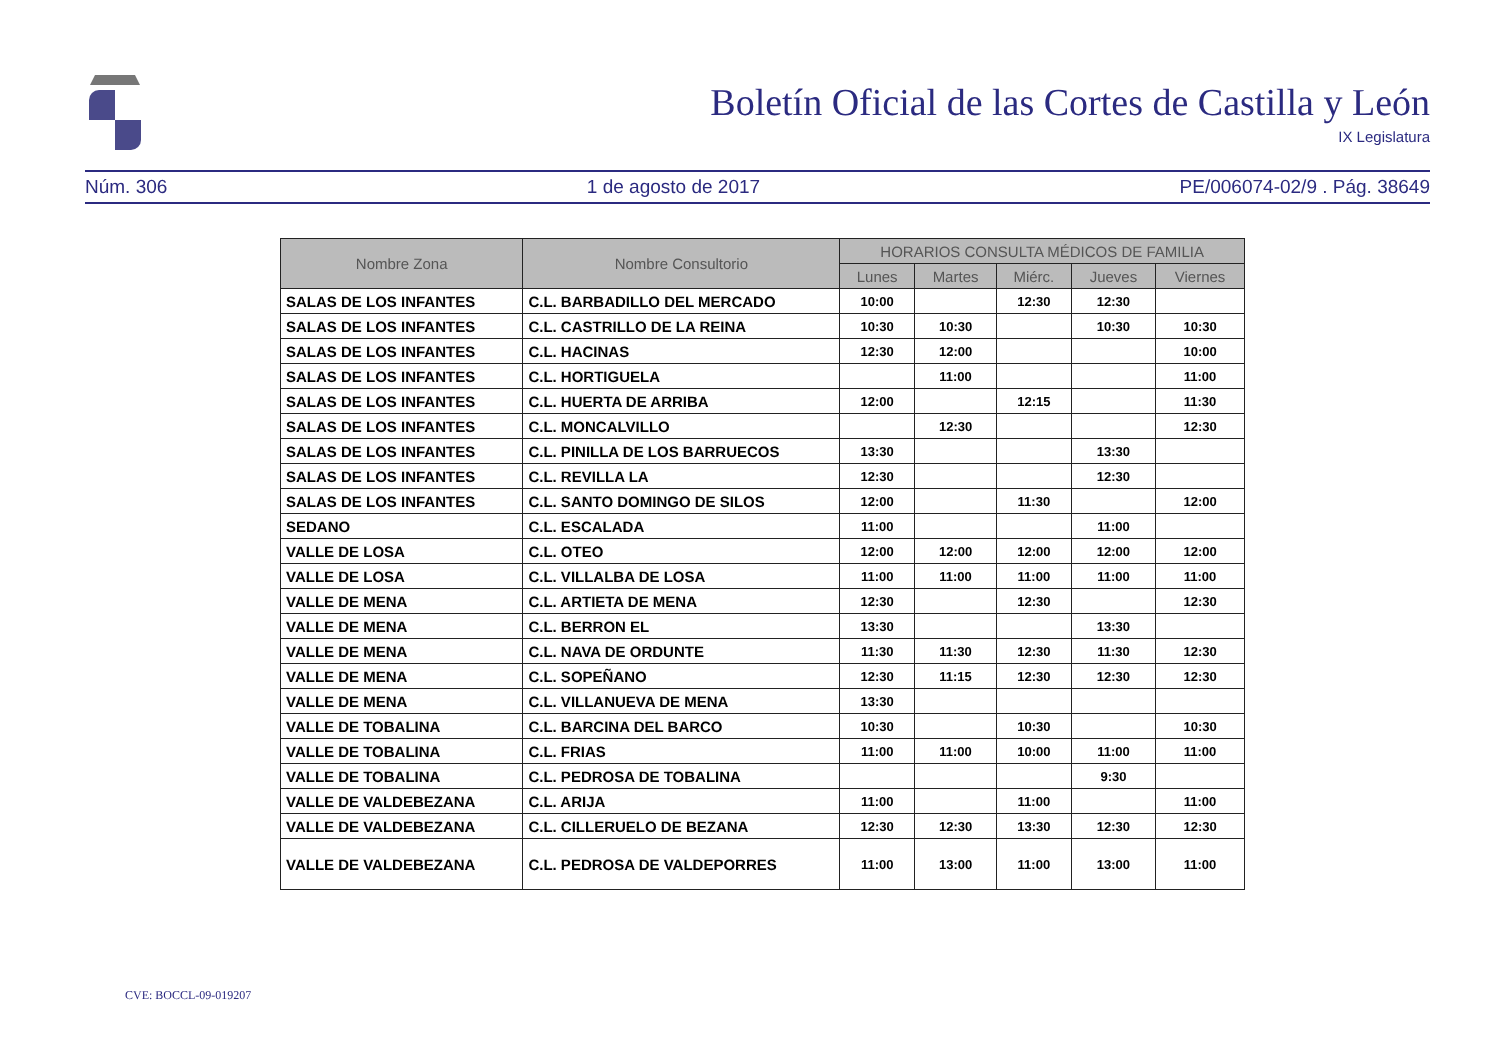Boletín Oficial de las Cortes de Castilla y León
IX Legislatura
Núm. 306 1 de agosto de 2017 PE/006074-02/9 . Pág. 38649
| Nombre Zona | Nombre Consultorio | HORARIOS CONSULTA MÉDICOS DE FAMILIA | | | | |
| --- | --- | --- | --- | --- | --- | --- |
| | | Lunes | Martes | Miérc. | Jueves | Viernes |
| SALAS DE LOS INFANTES | C.L. BARBADILLO DEL MERCADO | 10:00 | | 12:30 | 12:30 | |
| SALAS DE LOS INFANTES | C.L. CASTRILLO DE LA REINA | 10:30 | 10:30 | | 10:30 | 10:30 |
| SALAS DE LOS INFANTES | C.L. HACINAS | 12:30 | 12:00 | | | 10:00 |
| SALAS DE LOS INFANTES | C.L. HORTIGUELA | | 11:00 | | | 11:00 |
| SALAS DE LOS INFANTES | C.L. HUERTA DE ARRIBA | 12:00 | | 12:15 | | 11:30 |
| SALAS DE LOS INFANTES | C.L. MONCALVILLO | | 12:30 | | | 12:30 |
| SALAS DE LOS INFANTES | C.L. PINILLA DE LOS BARRUECOS | 13:30 | | | 13:30 | |
| SALAS DE LOS INFANTES | C.L. REVILLA LA | 12:30 | | | 12:30 | |
| SALAS DE LOS INFANTES | C.L. SANTO DOMINGO DE SILOS | 12:00 | | 11:30 | | 12:00 |
| SEDANO | C.L. ESCALADA | 11:00 | | | 11:00 | |
| VALLE DE LOSA | C.L. OTEO | 12:00 | 12:00 | 12:00 | 12:00 | 12:00 |
| VALLE DE LOSA | C.L. VILLALBA DE LOSA | 11:00 | 11:00 | 11:00 | 11:00 | 11:00 |
| VALLE DE MENA | C.L. ARTIETA DE MENA | 12:30 | | 12:30 | | 12:30 |
| VALLE DE MENA | C.L. BERRON EL | 13:30 | | | 13:30 | |
| VALLE DE MENA | C.L. NAVA DE ORDUNTE | 11:30 | 11:30 | 12:30 | 11:30 | 12:30 |
| VALLE DE MENA | C.L. SOPEÑANO | 12:30 | 11:15 | 12:30 | 12:30 | 12:30 |
| VALLE DE MENA | C.L. VILLANUEVA DE MENA | 13:30 | | | | |
| VALLE DE TOBALINA | C.L. BARCINA DEL BARCO | 10:30 | | 10:30 | | 10:30 |
| VALLE DE TOBALINA | C.L. FRIAS | 11:00 | 11:00 | 10:00 | 11:00 | 11:00 |
| VALLE DE TOBALINA | C.L. PEDROSA DE TOBALINA | | | | 9:30 | |
| VALLE DE VALDEBEZANA | C.L. ARIJA | 11:00 | | 11:00 | | 11:00 |
| VALLE DE VALDEBEZANA | C.L. CILLERUELO DE BEZANA | 12:30 | 12:30 | 13:30 | 12:30 | 12:30 |
| VALLE DE VALDEBEZANA | C.L. PEDROSA DE VALDEPORRES | 11:00 | 13:00 | 11:00 | 13:00 | 11:00 |
CVE: BOCCL-09-019207